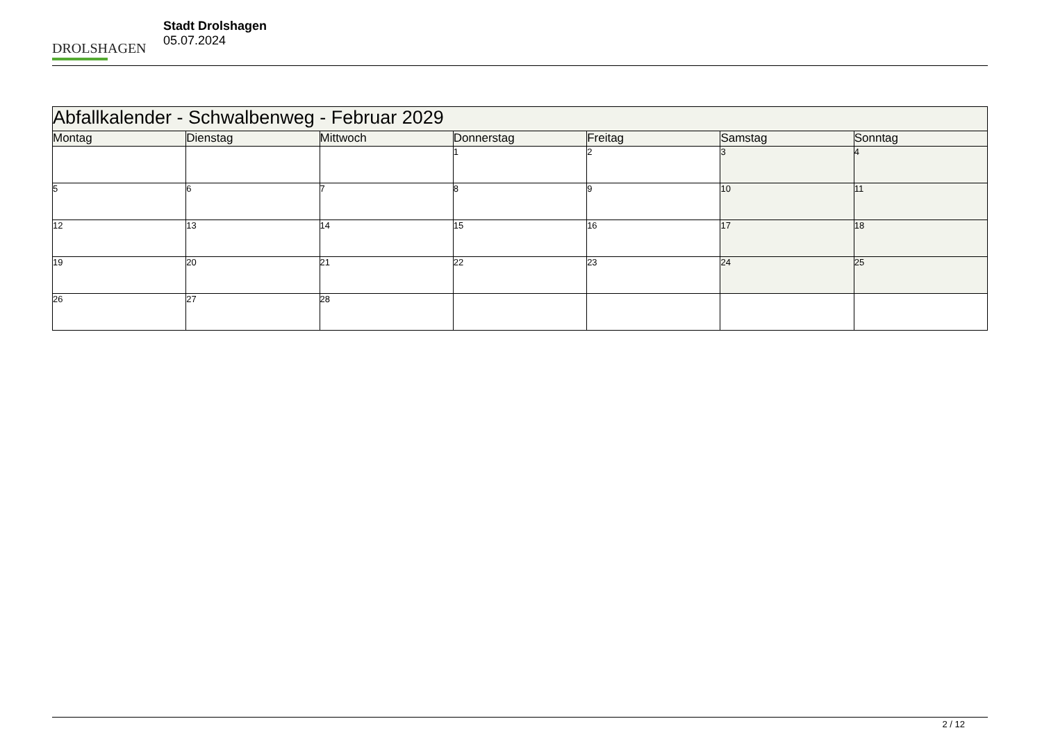DROLSHAGEN
Stadt Drolshagen
05.07.2024
| Abfallkalender - Schwalbenweg - Februar 2029 | | | | | | |
| --- | --- | --- | --- | --- | --- | --- |
| Montag | Dienstag | Mittwoch | Donnerstag | Freitag | Samstag | Sonntag |
| | | | 1 | 2 | 3 | 4 |
| 5 | 6 | 7 | 8 | 9 | 10 | 11 |
| 12 | 13 | 14 | 15 | 16 | 17 | 18 |
| 19 | 20 | 21 | 22 | 23 | 24 | 25 |
| 26 | 27 | 28 | | | | |
2 / 12